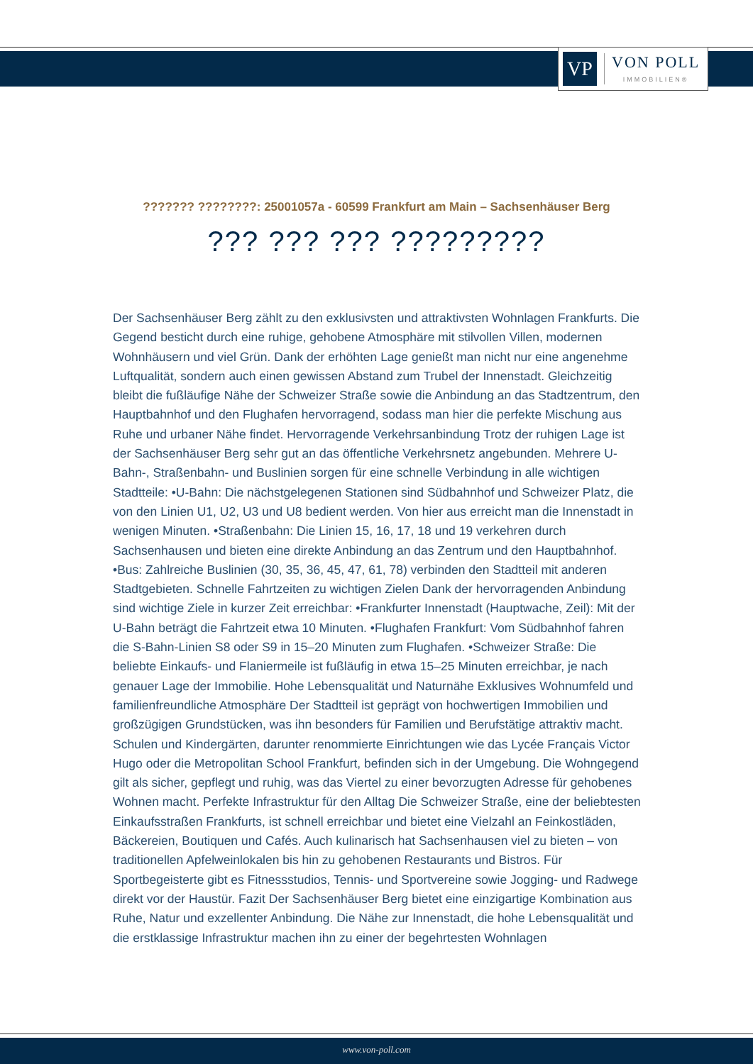VP
VON POLL
IMMOBILIEN®
??????? ????????: 25001057a - 60599 Frankfurt am Main – Sachsenhäuser Berg
??? ??? ??? ?????????
Der Sachsenhäuser Berg zählt zu den exklusivsten und attraktivsten Wohnlagen Frankfurts. Die Gegend besticht durch eine ruhige, gehobene Atmosphäre mit stilvollen Villen, modernen Wohnhäusern und viel Grün. Dank der erhöhten Lage genießt man nicht nur eine angenehme Luftqualität, sondern auch einen gewissen Abstand zum Trubel der Innenstadt. Gleichzeitig bleibt die fußläufige Nähe der Schweizer Straße sowie die Anbindung an das Stadtzentrum, den Hauptbahnhof und den Flughafen hervorragend, sodass man hier die perfekte Mischung aus Ruhe und urbaner Nähe findet. Hervorragende Verkehrsanbindung Trotz der ruhigen Lage ist der Sachsenhäuser Berg sehr gut an das öffentliche Verkehrsnetz angebunden. Mehrere U-Bahn-, Straßenbahn- und Buslinien sorgen für eine schnelle Verbindung in alle wichtigen Stadtteile: •U-Bahn: Die nächstgelegenen Stationen sind Südbahnhof und Schweizer Platz, die von den Linien U1, U2, U3 und U8 bedient werden. Von hier aus erreicht man die Innenstadt in wenigen Minuten. •Straßenbahn: Die Linien 15, 16, 17, 18 und 19 verkehren durch Sachsenhausen und bieten eine direkte Anbindung an das Zentrum und den Hauptbahnhof. •Bus: Zahlreiche Buslinien (30, 35, 36, 45, 47, 61, 78) verbinden den Stadtteil mit anderen Stadtgebieten. Schnelle Fahrtzeiten zu wichtigen Zielen Dank der hervorragenden Anbindung sind wichtige Ziele in kurzer Zeit erreichbar: •Frankfurter Innenstadt (Hauptwache, Zeil): Mit der U-Bahn beträgt die Fahrtzeit etwa 10 Minuten. •Flughafen Frankfurt: Vom Südbahnhof fahren die S-Bahn-Linien S8 oder S9 in 15–20 Minuten zum Flughafen. •Schweizer Straße: Die beliebte Einkaufs- und Flaniermeile ist fußläufig in etwa 15–25 Minuten erreichbar, je nach genauer Lage der Immobilie. Hohe Lebensqualität und Naturnähe Exklusives Wohnumfeld und familienfreundliche Atmosphäre Der Stadtteil ist geprägt von hochwertigen Immobilien und großzügigen Grundstücken, was ihn besonders für Familien und Berufstätige attraktiv macht. Schulen und Kindergärten, darunter renommierte Einrichtungen wie das Lycée Français Victor Hugo oder die Metropolitan School Frankfurt, befinden sich in der Umgebung. Die Wohngegend gilt als sicher, gepflegt und ruhig, was das Viertel zu einer bevorzugten Adresse für gehobenes Wohnen macht. Perfekte Infrastruktur für den Alltag Die Schweizer Straße, eine der beliebtesten Einkaufsstraßen Frankfurts, ist schnell erreichbar und bietet eine Vielzahl an Feinkostläden, Bäckereien, Boutiquen und Cafés. Auch kulinarisch hat Sachsenhausen viel zu bieten – von traditionellen Apfelweinlokalen bis hin zu gehobenen Restaurants und Bistros. Für Sportbegeisterte gibt es Fitnessstudios, Tennis- und Sportvereine sowie Jogging- und Radwege direkt vor der Haustür. Fazit Der Sachsenhäuser Berg bietet eine einzigartige Kombination aus Ruhe, Natur und exzellenter Anbindung. Die Nähe zur Innenstadt, die hohe Lebensqualität und die erstklassige Infrastruktur machen ihn zu einer der begehrtesten Wohnlagen
www.von-poll.com